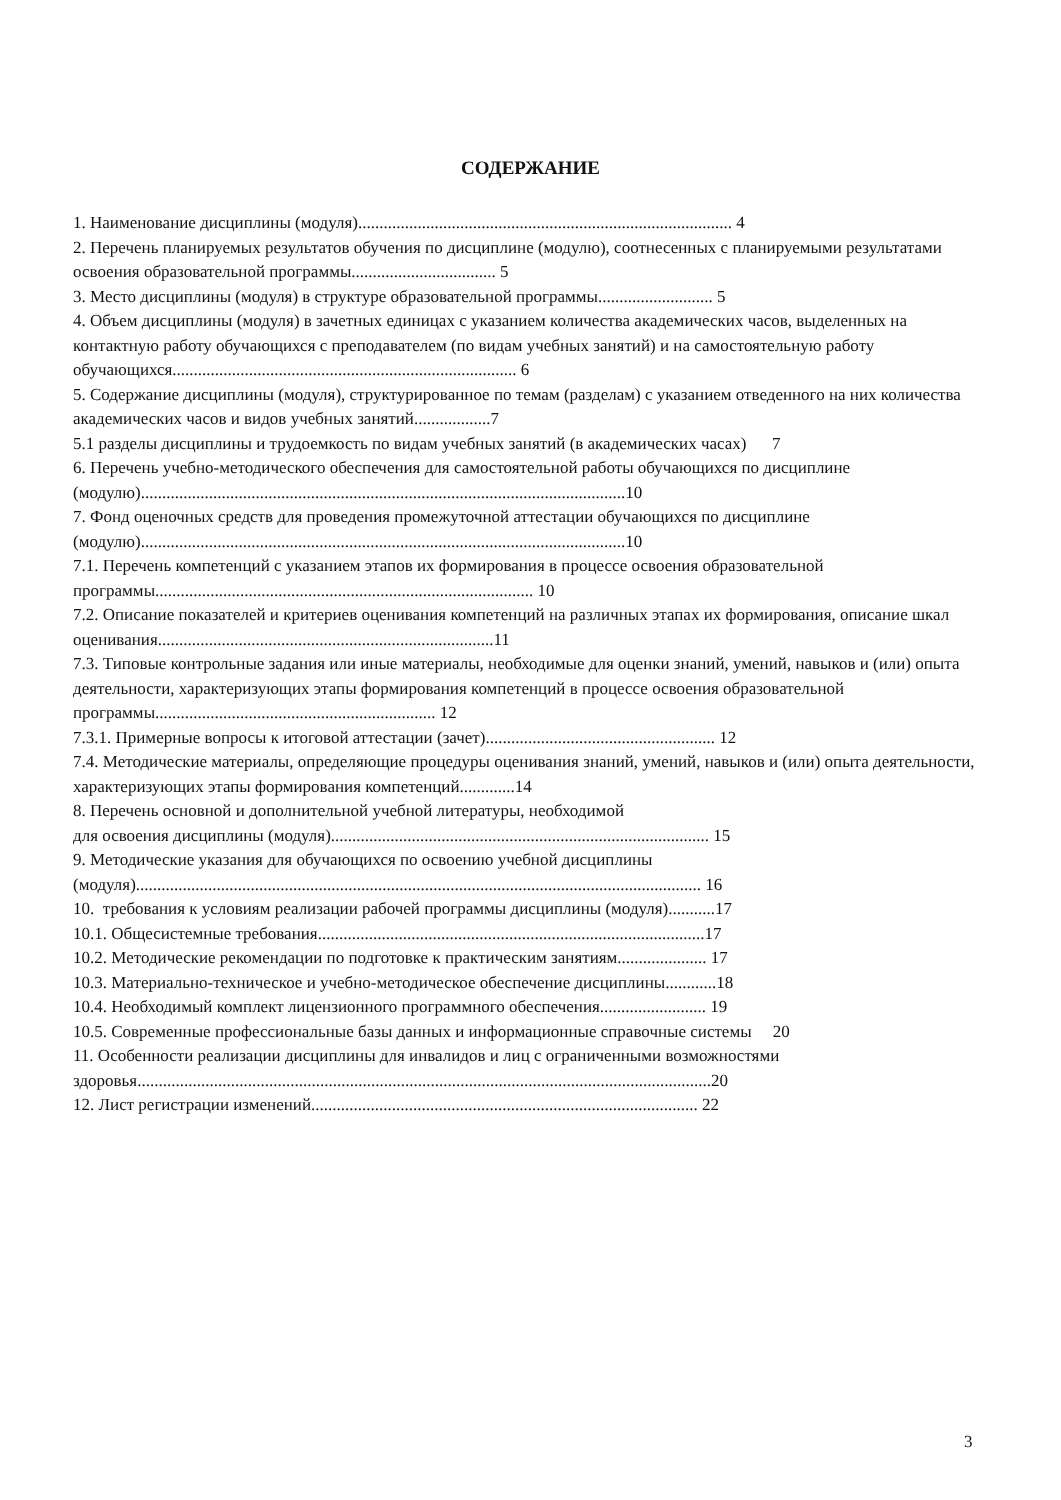СОДЕРЖАНИЕ
1. Наименование дисциплины (модуля)........................................................................................ 4
2. Перечень планируемых результатов обучения по дисциплине (модулю), соотнесенных с планируемыми результатами освоения образовательной программы.................................. 5
3. Место дисциплины (модуля) в структуре образовательной программы........................... 5
4. Объем дисциплины (модуля) в зачетных единицах с указанием количества академических часов, выделенных на контактную работу обучающихся с преподавателем (по видам учебных занятий) и на самостоятельную работу обучающихся................................................................................. 6
5. Содержание дисциплины (модуля), структурированное по темам (разделам) с указанием отведенного на них количества академических часов и видов учебных занятий..................7
5.1 разделы дисциплины и трудоемкость по видам учебных занятий (в академических часах) 7
6. Перечень учебно-методического обеспечения для самостоятельной работы обучающихся по дисциплине (модулю)..................................................................................................................10
7. Фонд оценочных средств для проведения промежуточной аттестации обучающихся по дисциплине (модулю)..................................................................................................................10
7.1. Перечень компетенций с указанием этапов их формирования в процессе освоения образовательной программы......................................................................................... 10
7.2. Описание показателей и критериев оценивания компетенций на различных этапах их формирования, описание шкал оценивания...............................................................................11
7.3. Типовые контрольные задания или иные материалы, необходимые для оценки знаний, умений, навыков и (или) опыта деятельности, характеризующих этапы формирования компетенций в процессе освоения образовательной программы.................................................................. 12
7.3.1. Примерные вопросы к итоговой аттестации (зачет)...................................................... 12
7.4. Методические материалы, определяющие процедуры оценивания знаний, умений, навыков и (или) опыта деятельности, характеризующих этапы формирования компетенций.............14
8. Перечень основной и дополнительной учебной литературы, необходимой
для освоения дисциплины (модуля)......................................................................................... 15
9. Методические указания для обучающихся по освоению учебной дисциплины
(модуля)..................................................................................................................................... 16
10. требования к условиям реализации рабочей программы дисциплины (модуля)...........17
10.1. Общесистемные требования...........................................................................................17
10.2. Методические рекомендации по подготовке к практическим занятиям..................... 17
10.3. Материально-техническое и учебно-методическое обеспечение дисциплины............18
10.4. Необходимый комплект лицензионного программного обеспечения......................... 19
10.5. Современные профессиональные базы данных и информационные справочные системы 20
11. Особенности реализации дисциплины для инвалидов и лиц с ограниченными возможностями здоровья.......................................................................................................................................20
12. Лист регистрации изменений........................................................................................... 22
3